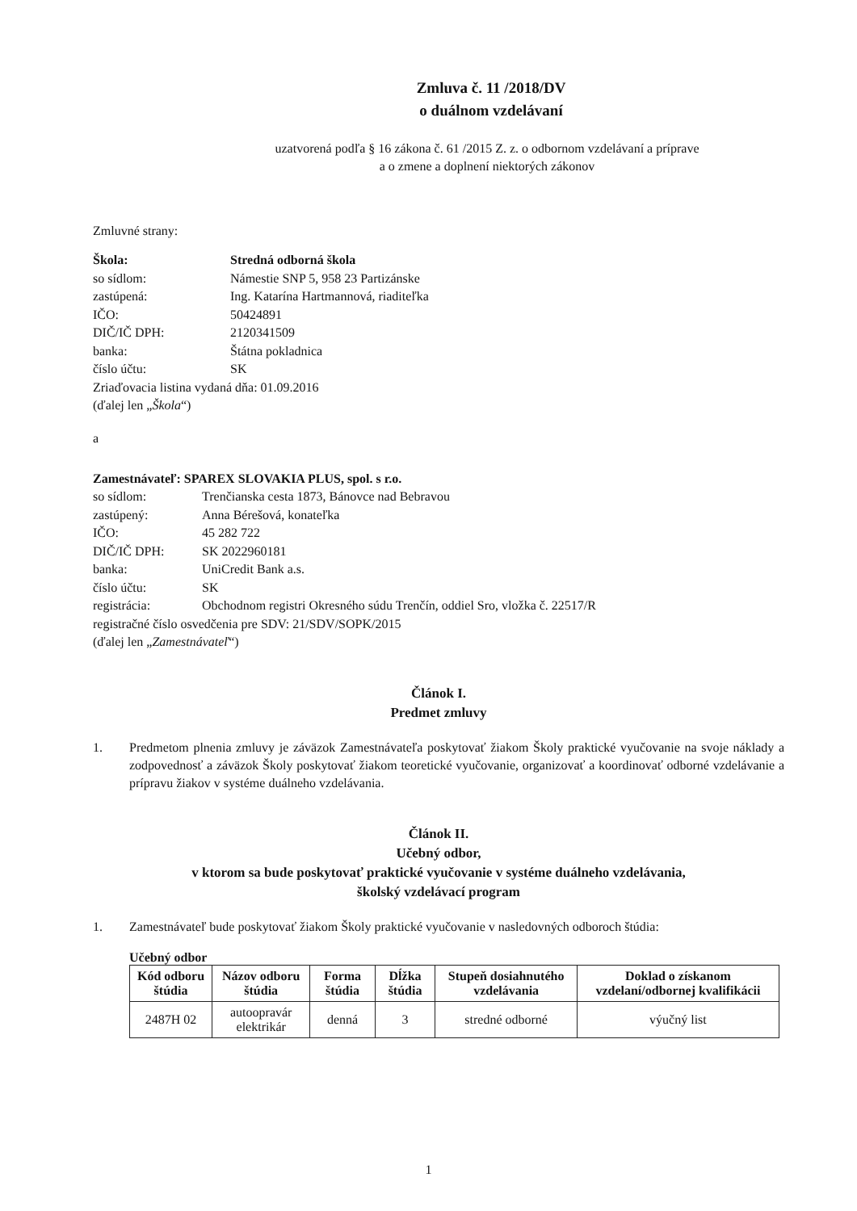Zmluva č. 11 /2018/DV
o duálnom vzdelávaní
uzatvorená podľa § 16 zákona č. 61 /2015 Z. z. o odbornom vzdelávaní a príprave
a o zmene a doplnení niektorých zákonov
Zmluvné strany:
Škola: Stredná odborná škola
so sídlom: Námestie SNP 5, 958 23 Partizánske
zastúpená: Ing. Katarína Hartmannová, riaditeľka
IČO: 50424891
DIČ/IČ DPH: 2120341509
banka: Štátna pokladnica
číslo účtu: SK
Zriaďovacia listina vydaná dňa: 01.09.2016
(ďalej len „ Škola “)
a
Zamestnávateľ: SPAREX SLOVAKIA PLUS, spol. s r.o.
so sídlom: Trenčianska cesta 1873, Bánovce nad Bebravou
zastúpený: Anna Bérešová, konateľka
IČO: 45 282 722
DIČ/IČ DPH: SK 2022960181
banka: UniCredit Bank a.s.
číslo účtu: SK
registrácia: Obchodnom registri Okresného súdu Trenčín, oddiel Sro, vložka č. 22517/R
registračné číslo osvedčenia pre SDV: 21/SDV/SOPK/2015
(ďalej len „ Zamestnávateľ “)
Článok I.
Predmet zmluvy
1. Predmetom plnenia zmluvy je záväzok Zamestnávateľa poskytovať žiakom Školy praktické vyučovanie na svoje náklady a zodpovednosť a záväzok Školy poskytovať žiakom teoretické vyučovanie, organizovať a koordinovať odborné vzdelávanie a prípravu žiakov v systéme duálneho vzdelávania.
Článok II.
Učebný odbor,
v ktorom sa bude poskytovať praktické vyučovanie v systéme duálneho vzdelávania,
školský vzdelávací program
1. Zamestnávateľ bude poskytovať žiakom Školy praktické vyučovanie v nasledovných odboroch štúdia:
Učebný odbor
| Kód odboru štúdia | Názov odboru štúdia | Forma štúdia | Dĺžka štúdia | Stupeň dosiahnutého vzdelávania | Doklad o získanom vzdelaní/odbornej kvalifikácii |
| --- | --- | --- | --- | --- | --- |
| 2487H 02 | autoopravár elektrikár | denná | 3 | stredné odborné | výučný list |
1